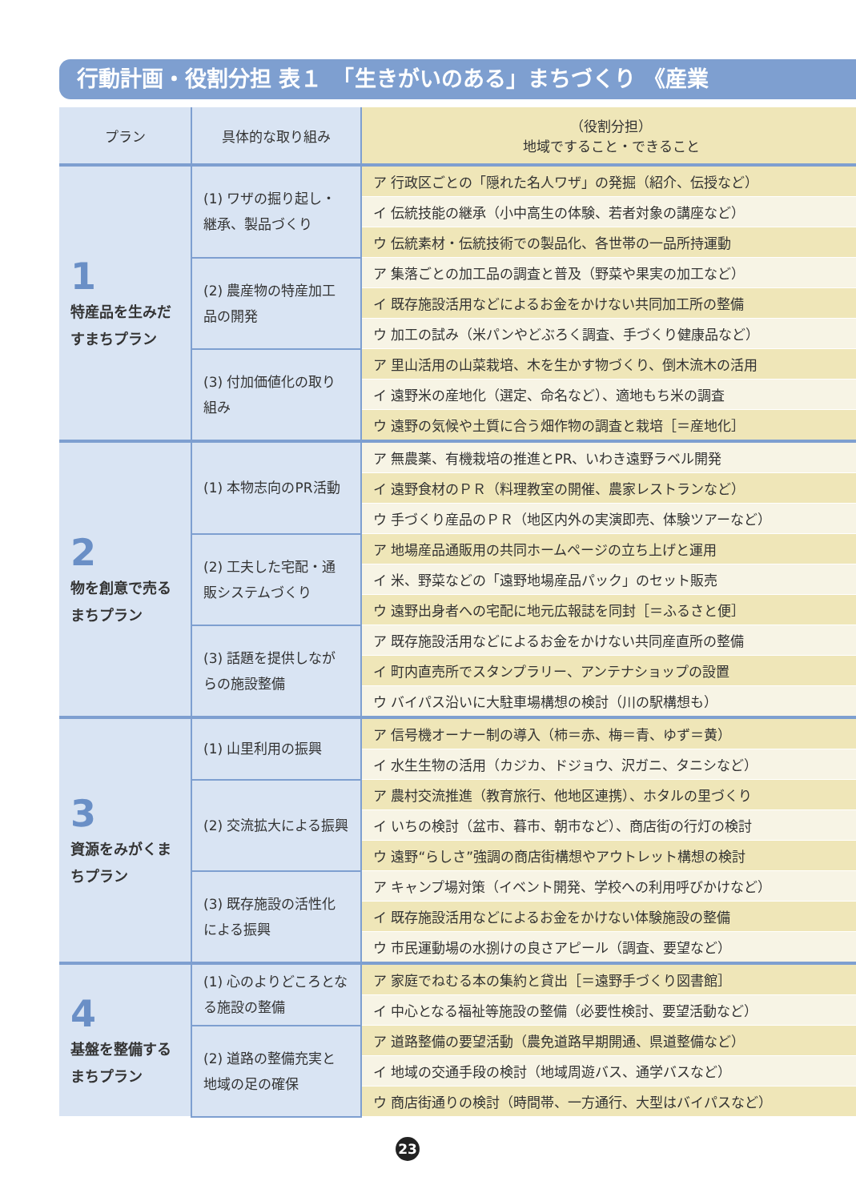行動計画・役割分担 表１　「生きがいのある」まちづくり 《産業
| プラン | 具体的な取り組み | （役割分担） 地域ですること・できること |
| --- | --- | --- |
| 1 特産品を生みだすまちプラン | (1) ワザの掘り起し・継承、製品づくり | ア 行政区ごとの「隠れた名人ワザ」の発掘（紹介、伝授など） |
| | | イ 伝統技能の継承（小中高生の体験、若者対象の講座など） |
| | | ウ 伝統素材・伝統技術での製品化、各世帯の一品所持運動 |
| | (2) 農産物の特産加工品の開発 | ア 集落ごとの加工品の調査と普及（野菜や果実の加工など） |
| | | イ 既存施設活用などによるお金をかけない共同加工所の整備 |
| | | ウ 加工の試み（米パンやどぶろく調査、手づくり健康品など） |
| | (3) 付加価値化の取り組み | ア 里山活用の山菜栽培、木を生かす物づくり、倒木流木の活用 |
| | | イ 遠野米の産地化（選定、命名など）、適地もち米の調査 |
| | | ウ 遠野の気候や土質に合う畑作物の調査と栽培［＝産地化］ |
| 2 物を創意で売るまちプラン | (1) 本物志向のPR活動 | ア 無農薬、有機栽培の推進とPR、いわき遠野ラベル開発 |
| | | イ 遠野食材のＰＲ（料理教室の開催、農家レストランなど） |
| | | ウ 手づくり産品のＰＲ（地区内外の実演即売、体験ツアーなど） |
| | (2) 工夫した宅配・通販システムづくり | ア 地場産品通販用の共同ホームページの立ち上げと運用 |
| | | イ 米、野菜などの「遠野地場産品パック」のセット販売 |
| | | ウ 遠野出身者への宅配に地元広報誌を同封［＝ふるさと便］ |
| | (3) 話題を提供しながらの施設整備 | ア 既存施設活用などによるお金をかけない共同産直所の整備 |
| | | イ 町内直売所でスタンプラリー、アンテナショップの設置 |
| | | ウ バイパス沿いに大駐車場構想の検討（川の駅構想も） |
| 3 資源をみがくまちプラン | (1) 山里利用の振興 | ア 信号機オーナー制の導入（柿＝赤、梅＝青、ゆず＝黄） |
| | | イ 水生生物の活用（カジカ、ドジョウ、沢ガニ、タニシなど） |
| | (2) 交流拡大による振興 | ア 農村交流推進（教育旅行、他地区連携）、ホタルの里づくり |
| | | イ いちの検討（盆市、暮市、朝市など）、商店街の行灯の検討 |
| | | ウ 遠野“らしさ”強調の商店街構想やアウトレット構想の検討 |
| | (3) 既存施設の活性化による振興 | ア キャンプ場対策（イベント開発、学校への利用呼びかけなど） |
| | | イ 既存施設活用などによるお金をかけない体験施設の整備 |
| | | ウ 市民運動場の水捌けの良さアピール（調査、要望など） |
| 4 基盤を整備するまちプラン | (1) 心のよりどころとなる施設の整備 | ア 家庭でねむる本の集約と貸出［＝遠野手づくり図書館］ |
| | | イ 中心となる福祉等施設の整備（必要性検討、要望活動など） |
| | (2) 道路の整備充実と地域の足の確保 | ア 道路整備の要望活動（農免道路早期開通、県道整備など） |
| | | イ 地域の交通手段の検討（地域周遊バス、通学バスなど） |
| | | ウ 商店街通りの検討（時間帯、一方通行、大型はバイパスなど） |
23